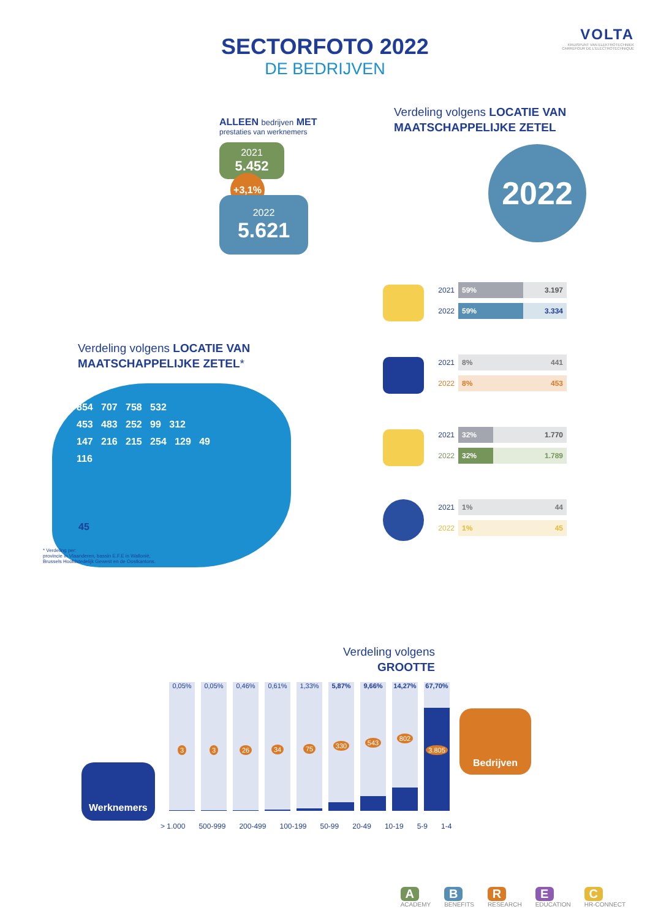SECTORFOTO 2022
DE BEDRIJVEN
VOLTA
KRUISPUNT VAN ELEKTROTECHNIEK
CARREFOUR DE L'ELECTROTECHNIQUE
ALLEEN bedrijven MET
prestaties van werknemers
2021
5.452
+3,1%
2022
5.621
Verdeling volgens LOCATIE VAN MAATSCHAPPELIJKE ZETEL
2022
2021
59% 3.197
2022
59% 3.334
2021
8% 441
2022
8% 453
2021
32% 1.770
2022
32% 1.789
2021
1% 44
2022
1% 45
Verdeling volgens LOCATIE VAN MAATSCHAPPELIJKE ZETEL*
854 707 758 532
453 483 252 99 312
147 216 215 254 129 49
116
45
* Verdeling per:
provincie in Vlaanderen, bassin E.F.E in Wallonië,
Brussels Hoofdstedelijk Gewest en de Oostkantons.
Verdeling volgens
GROOTTE
Werknemers
Bedrijven
0,05%
3
0,05%
3
0,46%
26
0,61%
34
1,33%
75
5,87%
330
9,66%
543
14,27%
802
67,70%
3.805
> 1.000 500-999 200-499 100-199 50-99 20-49 10-19 5-9 1-4
A
ACADEMY B
BENEFITS R
RESEARCH E
EDUCATION C
HR-CONNECT